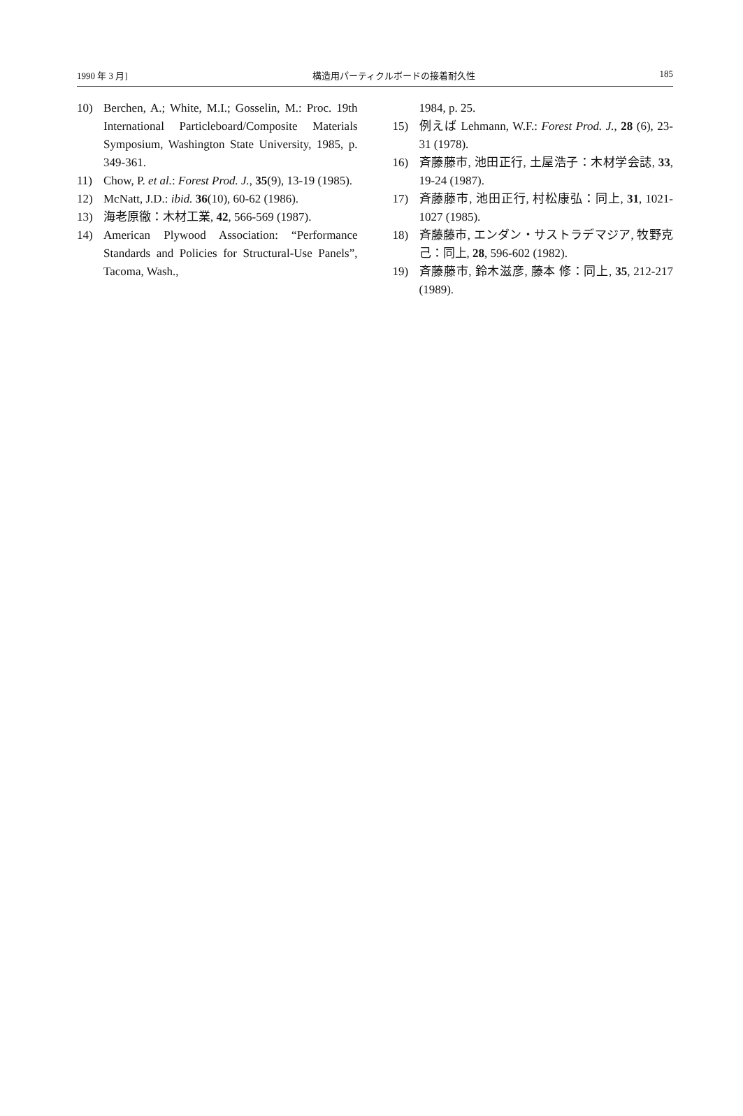1990 年 3 月] 構造用パーティクルボードの接着耐久性 185
10) Berchen, A.; White, M.I.; Gosselin, M.: Proc. 19th International Particleboard/Composite Materials Symposium, Washington State University, 1985, p. 349-361.
11) Chow, P. et al.: Forest Prod. J., 35(9), 13-19 (1985).
12) McNatt, J.D.: ibid. 36(10), 60-62 (1986).
13) 海老原徹：木材工業, 42, 566-569 (1987).
14) American Plywood Association: “Performance Standards and Policies for Structural-Use Panels”, Tacoma, Wash.,
1984, p. 25.
15) 例えば Lehmann, W.F.: Forest Prod. J., 28 (6), 23-31 (1978).
16) 斉藤藤市, 池田正行, 土屋浩子：木材学会誌, 33, 19-24 (1987).
17) 斉藤藤市, 池田正行, 村松康弘：同上, 31, 1021-1027 (1985).
18) 斉藤藤市, エンダン・サストラデマジア, 牧野克己：同上, 28, 596-602 (1982).
19) 斉藤藤市, 鈴木滋彦, 藤本 修：同上, 35, 212-217 (1989).